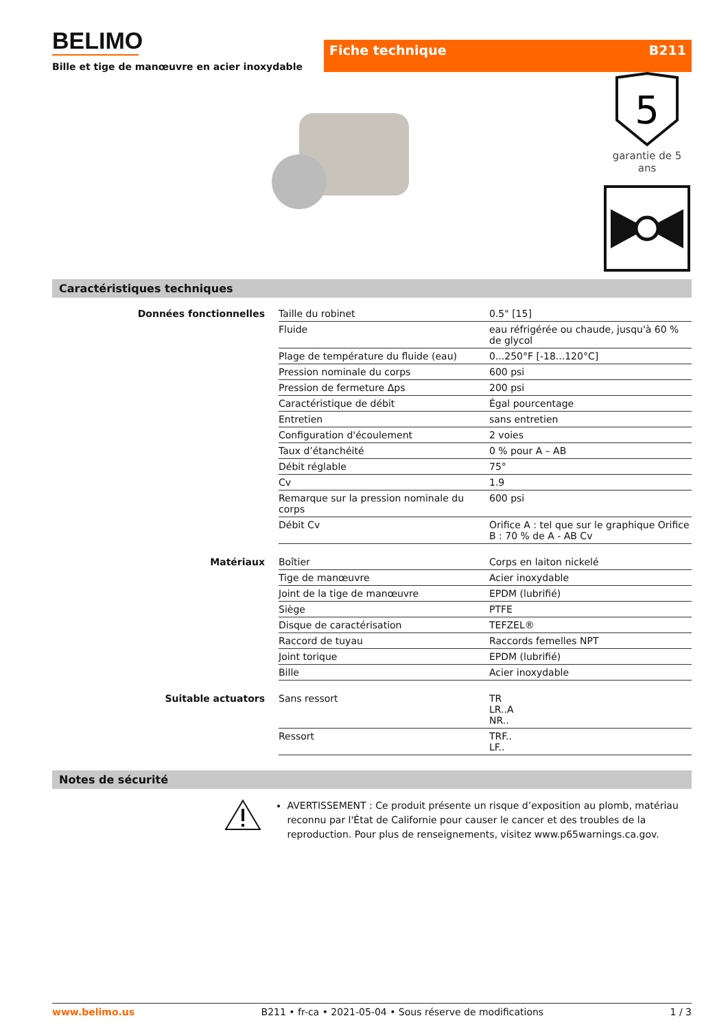BELIMO
Bille et tige de manœuvre en acier inoxydable
Fiche technique B211
5
garantie de 5 ans
Caractéristiques techniques
| Données fonctionnelles | Taille du robinet | 0.5" [15] |
| | Fluide | eau réfrigérée ou chaude, jusqu'à 60 % de glycol |
| | Plage de température du fluide (eau) | 0...250°F [-18...120°C] |
| | Pression nominale du corps | 600 psi |
| | Pression de fermeture Δps | 200 psi |
| | Caractéristique de débit | Égal pourcentage |
| | Entretien | sans entretien |
| | Configuration d'écoulement | 2 voies |
| | Taux d’étanchéité | 0 % pour A – AB |
| | Débit réglable | 75° |
| | Cv | 1.9 |
| | Remarque sur la pression nominale du corps | 600 psi |
| | Débit Cv | Orifice A : tel que sur le graphique Orifice B : 70 % de A - AB Cv |
| Matériaux | Boîtier | Corps en laiton nickelé |
| | Tige de manœuvre | Acier inoxydable |
| | Joint de la tige de manœuvre | EPDM (lubrifié) |
| | Siège | PTFE |
| | Disque de caractérisation | TEFZEL® |
| | Raccord de tuyau | Raccords femelles NPT |
| | Joint torique | EPDM (lubrifié) |
| | Bille | Acier inoxydable |
| Suitable actuators | Sans ressort | TR LR..A NR.. |
| | Ressort | TRF.. LF.. |
Notes de sécurité
AVERTISSEMENT : Ce produit présente un risque d’exposition au plomb, matériau reconnu par l'État de Californie pour causer le cancer et des troubles de la reproduction. Pour plus de renseignements, visitez www.p65warnings.ca.gov.
www.belimo.us B211 • fr-ca • 2021-05-04 • Sous réserve de modifications 1 / 3